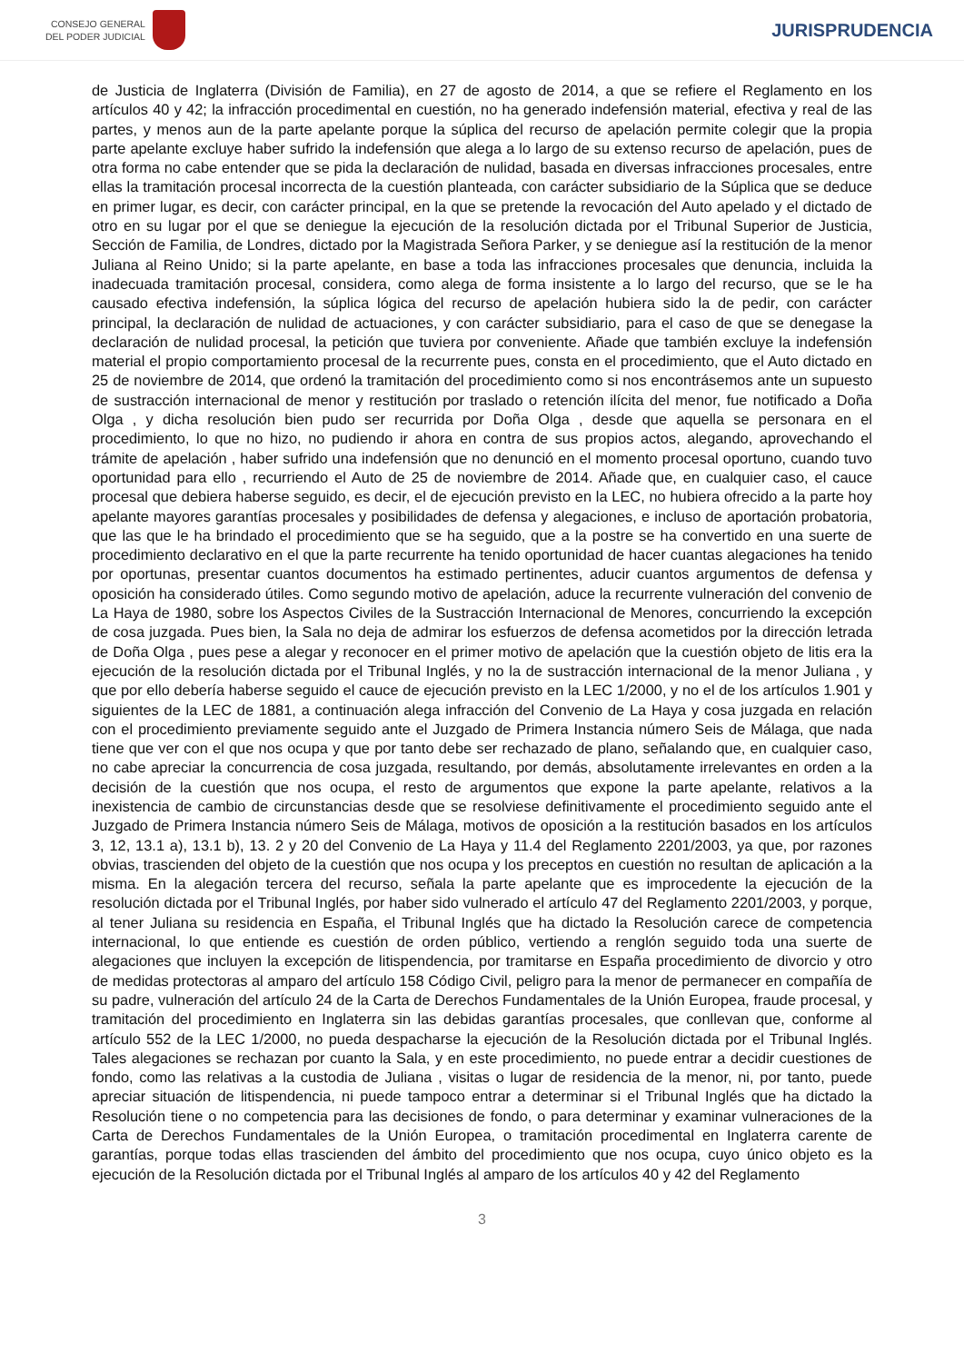CONSEJO GENERAL
DEL PODER JUDICIAL
JURISPRUDENCIA
de Justicia de Inglaterra (División de Familia), en 27 de agosto de 2014, a que se refiere el Reglamento en los artículos 40 y 42; la infracción procedimental en cuestión, no ha generado indefensión material, efectiva y real de las partes, y menos aun de la parte apelante porque la súplica del recurso de apelación permite colegir que la propia parte apelante excluye haber sufrido la indefensión que alega a lo largo de su extenso recurso de apelación, pues de otra forma no cabe entender que se pida la declaración de nulidad, basada en diversas infracciones procesales, entre ellas la tramitación procesal incorrecta de la cuestión planteada, con carácter subsidiario de la Súplica que se deduce en primer lugar, es decir, con carácter principal, en la que se pretende la revocación del Auto apelado y el dictado de otro en su lugar por el que se deniegue la ejecución de la resolución dictada por el Tribunal Superior de Justicia, Sección de Familia, de Londres, dictado por la Magistrada Señora Parker, y se deniegue así la restitución de la menor Juliana al Reino Unido; si la parte apelante, en base a toda las infracciones procesales que denuncia, incluida la inadecuada tramitación procesal, considera, como alega de forma insistente a lo largo del recurso, que se le ha causado efectiva indefensión, la súplica lógica del recurso de apelación hubiera sido la de pedir, con carácter principal, la declaración de nulidad de actuaciones, y con carácter subsidiario, para el caso de que se denegase la declaración de nulidad procesal, la petición que tuviera por conveniente. Añade que también excluye la indefensión material el propio comportamiento procesal de la recurrente pues, consta en el procedimiento, que el Auto dictado en 25 de noviembre de 2014, que ordenó la tramitación del procedimiento como si nos encontrásemos ante un supuesto de sustracción internacional de menor y restitución por traslado o retención ilícita del menor, fue notificado a Doña Olga , y dicha resolución bien pudo ser recurrida por Doña Olga , desde que aquella se personara en el procedimiento, lo que no hizo, no pudiendo ir ahora en contra de sus propios actos, alegando, aprovechando el trámite de apelación , haber sufrido una indefensión que no denunció en el momento procesal oportuno, cuando tuvo oportunidad para ello , recurriendo el Auto de 25 de noviembre de 2014. Añade que, en cualquier caso, el cauce procesal que debiera haberse seguido, es decir, el de ejecución previsto en la LEC, no hubiera ofrecido a la parte hoy apelante mayores garantías procesales y posibilidades de defensa y alegaciones, e incluso de aportación probatoria, que las que le ha brindado el procedimiento que se ha seguido, que a la postre se ha convertido en una suerte de procedimiento declarativo en el que la parte recurrente ha tenido oportunidad de hacer cuantas alegaciones ha tenido por oportunas, presentar cuantos documentos ha estimado pertinentes, aducir cuantos argumentos de defensa y oposición ha considerado útiles. Como segundo motivo de apelación, aduce la recurrente vulneración del convenio de La Haya de 1980, sobre los Aspectos Civiles de la Sustracción Internacional de Menores, concurriendo la excepción de cosa juzgada. Pues bien, la Sala no deja de admirar los esfuerzos de defensa acometidos por la dirección letrada de Doña Olga , pues pese a alegar y reconocer en el primer motivo de apelación que la cuestión objeto de litis era la ejecución de la resolución dictada por el Tribunal Inglés, y no la de sustracción internacional de la menor Juliana , y que por ello debería haberse seguido el cauce de ejecución previsto en la LEC 1/2000, y no el de los artículos 1.901 y siguientes de la LEC de 1881, a continuación alega infracción del Convenio de La Haya y cosa juzgada en relación con el procedimiento previamente seguido ante el Juzgado de Primera Instancia número Seis de Málaga, que nada tiene que ver con el que nos ocupa y que por tanto debe ser rechazado de plano, señalando que, en cualquier caso, no cabe apreciar la concurrencia de cosa juzgada, resultando, por demás, absolutamente irrelevantes en orden a la decisión de la cuestión que nos ocupa, el resto de argumentos que expone la parte apelante, relativos a la inexistencia de cambio de circunstancias desde que se resolviese definitivamente el procedimiento seguido ante el Juzgado de Primera Instancia número Seis de Málaga, motivos de oposición a la restitución basados en los artículos 3, 12, 13.1 a), 13.1 b), 13. 2 y 20 del Convenio de La Haya y 11.4 del Reglamento 2201/2003, ya que, por razones obvias, trascienden del objeto de la cuestión que nos ocupa y los preceptos en cuestión no resultan de aplicación a la misma. En la alegación tercera del recurso, señala la parte apelante que es improcedente la ejecución de la resolución dictada por el Tribunal Inglés, por haber sido vulnerado el artículo 47 del Reglamento 2201/2003, y porque, al tener Juliana su residencia en España, el Tribunal Inglés que ha dictado la Resolución carece de competencia internacional, lo que entiende es cuestión de orden público, vertiendo a renglón seguido toda una suerte de alegaciones que incluyen la excepción de litispendencia, por tramitarse en España procedimiento de divorcio y otro de medidas protectoras al amparo del artículo 158 Código Civil, peligro para la menor de permanecer en compañía de su padre, vulneración del artículo 24 de la Carta de Derechos Fundamentales de la Unión Europea, fraude procesal, y tramitación del procedimiento en Inglaterra sin las debidas garantías procesales, que conllevan que, conforme al artículo 552 de la LEC 1/2000, no pueda despacharse la ejecución de la Resolución dictada por el Tribunal Inglés. Tales alegaciones se rechazan por cuanto la Sala, y en este procedimiento, no puede entrar a decidir cuestiones de fondo, como las relativas a la custodia de Juliana , visitas o lugar de residencia de la menor, ni, por tanto, puede apreciar situación de litispendencia, ni puede tampoco entrar a determinar si el Tribunal Inglés que ha dictado la Resolución tiene o no competencia para las decisiones de fondo, o para determinar y examinar vulneraciones de la Carta de Derechos Fundamentales de la Unión Europea, o tramitación procedimental en Inglaterra carente de garantías, porque todas ellas trascienden del ámbito del procedimiento que nos ocupa, cuyo único objeto es la ejecución de la Resolución dictada por el Tribunal Inglés al amparo de los artículos 40 y 42 del Reglamento
3